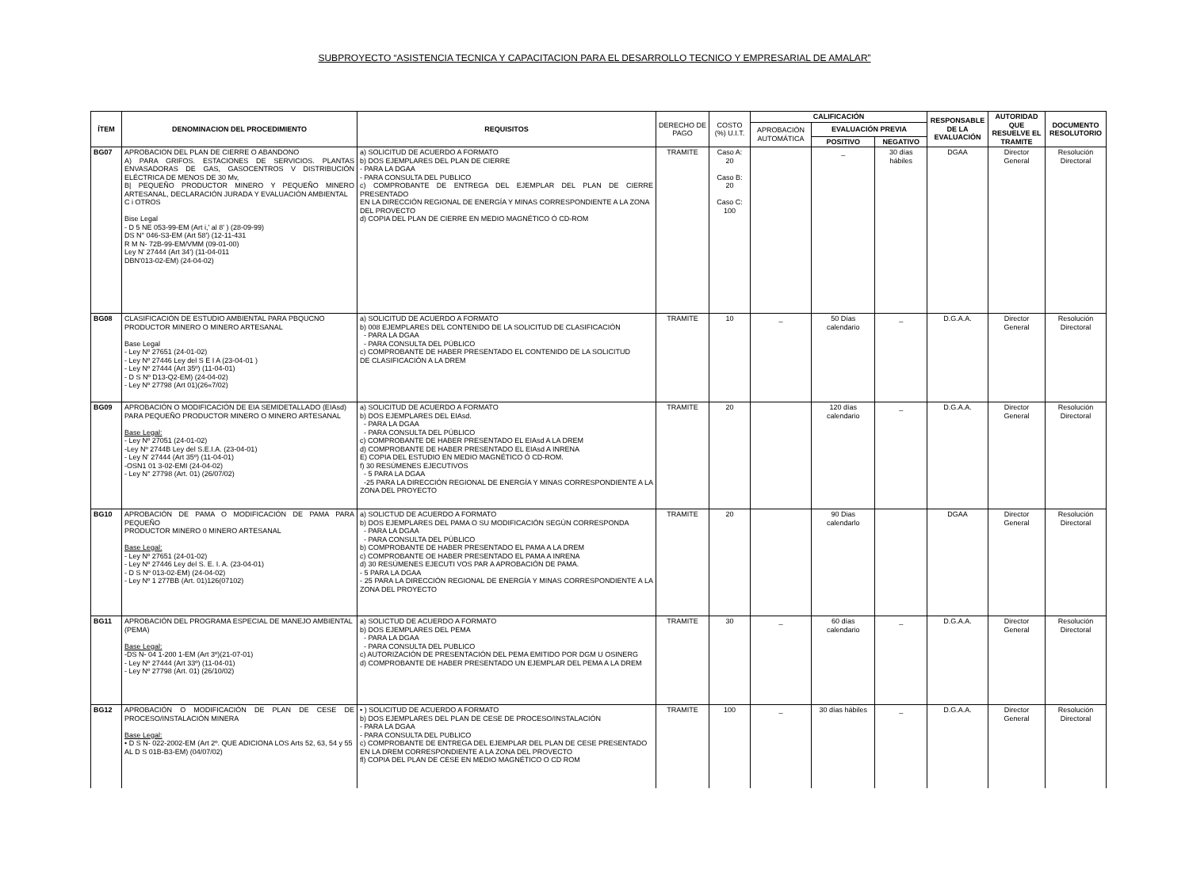SUBPROYECTO “ASISTENCIA TECNICA Y CAPACITACION PARA EL DESARROLLO TECNICO Y EMPRESARIAL DE AMALAR”
| ÍTEM | DENOMINACION DEL PROCEDIMIENTO | REQUISITOS | DERECHO DE PAGO | COSTO (%) U.I.T. | CALIFICACIÓN | | | RESPONSABLE DE LA EVALUACIÓN | AUTORIDAD QUE RESUELVE EL TRAMITE | DOCUMENTO RESOLUTORIO |
| --- | --- | --- | --- | --- | --- | --- | --- | --- | --- | --- |
| | | | | | APROBACIÓN AUTOMÁTICA | EVALUACIÓN PREVIA | | | | |
| | | | | | | POSITIVO | NEGATIVO | | | |
| BG07 | APROBACION DEL PLAN DE CIERRE O ABANDONO A) PARA GRIFOS. ESTACIONES DE SERVICIOS. PLANTAS ENVASADORAS DE GAS, GASOCENTROS V DISTRIBUCIÓN ELÉCTRICA DE MENOS DE 30 Mv, B/ PEQUEÑO PRODUCTOR MINERO Y PEQUEÑO MINERO ARTESANAL, DECLARACIÓN JURADA Y EVALUACIÓN AMBIENTAL C i OTROS Bise Legal - D 5 NE 053-99-EM (Art i,' al 8' ) (28-09-99) DS N° 046-S3-EM (Art 58') (12-11-431 R M N- 72B-99-EM/VMM (09-01-00) Ley N' 27444 (Art 34') (11-04-011 DBN'013-02-EM) (24-04-02) | a) SOLICITUD DE ACUERDO A FORMATO b) DOS EJEMPLARES DEL PLAN DE CIERRE - PARA LA DGAA - PARA CONSULTA DEL PUBLICO c) COMPROBANTE DE ENTREGA DEL EJEMPLAR DEL PLAN DE CIERRE PRESENTADO EN LA DIRECCIÓN REGIONAL DE ENERGÍA Y MINAS CORRESPONDIENTE A LA ZONA DEL PROVECTO d) COPIA DEL PLAN DE CIERRE EN MEDIO MAGNÉTICO Ó CD-ROM | TRAMITE | Caso A: 20 Caso B: 20 Caso C: 100 | | _ | 30 días hábiles | DGAA | Director General | Resolución Directoral |
| BG08 | CLASIFICACIÓN DE ESTUDIO AMBIENTAL PARA PBQUCNO PRODUCTOR MINERO O MINERO ARTESANAL Base Legal - Ley Nº 27651 (24-01-02) - Ley Nº 27446 Ley del S E I A (23-04-01 ) - Ley Nº 27444 (Art 35º) (11-04-01) - D S Nº D13-Q2-EM) (24-04-02) - Ley Nº 27798 (Art 01)(26«7/02) | a) SOLICITUD DE ACUERDO A FORMATO b) 008 EJEMPLARES DEL CONTENIDO DE LA SOLICITUD DE CLASIFICACIÓN - PARA LA DGAA - PARA CONSULTA DEL PÚBLICO c) COMPROBANTE DE HABER PRESENTADO EL CONTENIDO DE LA SOLICITUD DE CLASIFICACIÓN A LA DREM | TRAMITE | 10 | _ | 50 Días calendario | _ | D.G.A.A. | Director General | Resolución Directoral |
| BG09 | APROBACIÓN O MODIFICACIÓN DE EIA SEMIDETALLADO (EIAsd) PARA PEQUEÑO PRODUCTOR MINERO O MINERO ARTESANAL Base Legal: - Ley Nº 27051 (24-01-02) -Ley Nº 2744B Ley del S.E.I.A. (23-04-01) - Ley N' 27444 (Art 35º) (11-04-01) -OSN1 01 3-02-EMI (24-04-02) - Ley N° 27798 (Art. 01) (26/07/02) | a) SOLICITUD DE ACUERDO A FORMATO b) DOS EJEMPLARES DEL EIAsd. - PARA LA DGAA - PARA CONSULTA DEL PÚBLICO c) COMPROBANTE DE HABER PRESENTADO EL EIAsd A LA DREM d) COMPROBANTE DE HABER PRESENTADO EL EIAsd A INRENA E) COPIA DEL ESTUDIO EN MEDIO MAGNÉTICO Ó CD-ROM. f) 30 RESÚMENES EJECUTIVOS - 5 PARA LA DGAA -25 PARA LA DIRECCIÓN REGIONAL DE ENERGÍA Y MINAS CORRESPONDIENTE A LA ZONA DEL PROYECTO | TRAMITE | 20 | | 120 días calendario | _ | D.G.A.A. | Director General | Resolución Directoral |
| BG10 | APROBACIÓN DE PAMA O MODIFICACIÓN DE PAMA PARA PEQUEÑO PRODUCTOR MINERO 0 MINERO ARTESANAL Base Legal: - Ley Nº 27651 (24-01-02) - Ley Nº 27446 Ley del S. E. I. A. (23-04-01) - D S Nº 013-02-EM) (24-04-02) - Ley Nº 1 277BB (Art. 01)126(07102) | a) SOLICTUD DE ACUERDO A FORMATO b) DOS EJEMPLARES DEL PAMA O SU MODIFICACIÓN SEGÚN CORRESPONDA - PARA LA DGAA - PARA CONSULTA DEL PÚBLICO b) COMPROBANTE DE HABER PRESENTADO EL PAMA A LA DREM c) COMPROBANTE OE HABER PRESENTADO EL PAMA A INRENA d) 30 RESÚMENES EJECUTI VOS PAR A APROBACIÓN DE PAMA. - 5 PARA LA DGAA - 25 PARA LA DIRECCIÓN REGIONAL DE ENERGÍA Y MINAS CORRESPONDIENTE A LA ZONA DEL PROYECTO | TRAMITE | 20 | | 90 Dias calendarlo | | DGAA | Director General | Resolución Directoral |
| BG11 | APROBACIÓN DEL PROGRAMA ESPECIAL DE MANEJO AMBIENTAL (PEMA) Base Legal: -DS N- 04 1-200 1-EM (Art 3º)(21-07-01) - Ley Nº 27444 (Art 33º) (11-04-01) - Ley Nº 27798 (Art. 01) (26/10/02) | a) SOLICTUD DE ACUERDO A FORMATO b) DOS EJEMPLARES DEL PEMA - PARA LA DGAA - PARA CONSULTA DEL PUBLICO c) AUTORIZACIÓN DE PRESENTACIÓN DEL PEMA EMITIDO POR DGM U OSINERG d) COMPROBANTE DE HABER PRESENTADO UN EJEMPLAR DEL PEMA A LA DREM | TRAMITE | 30 | _ | 60 días calendario | _ | D.G.A.A. | Director General | Resolución Directoral |
| BG12 | APROBACIÓN O MODIFICACIÓN DE PLAN DE CESE DE PROCESO/INSTALACIÓN MINERA Base Legal: • D S N- 022-2002-EM (Art 2º. QUE ADICIONA LOS Arts 52, 63, 54 y 55 AL D S 01B-B3-EM) (04/07/02) | • ) SOLICITUD DE ACUERDO A FORMATO b) DOS EJEMPLARES DEL PLAN DE CESE DE PROCESO/INSTALACIÓN - PARA LA DGAA - PARA CONSULTA DEL PUBLICO c) COMPROBANTE DE ENTREGA DEL EJEMPLAR DEL PLAN DE CESE PRESENTADO EN LA DREM CORRESPONDIENTE A LA ZONA DEL PROVECTO fl) COPIA DEL PLAN DE CESE EN MEDIO MAGNÉTICO O CD ROM | TRAMITE | 100 | _ | 30 días hábiles | _ | D.G.A.A. | Director General | Resolución Directoral |